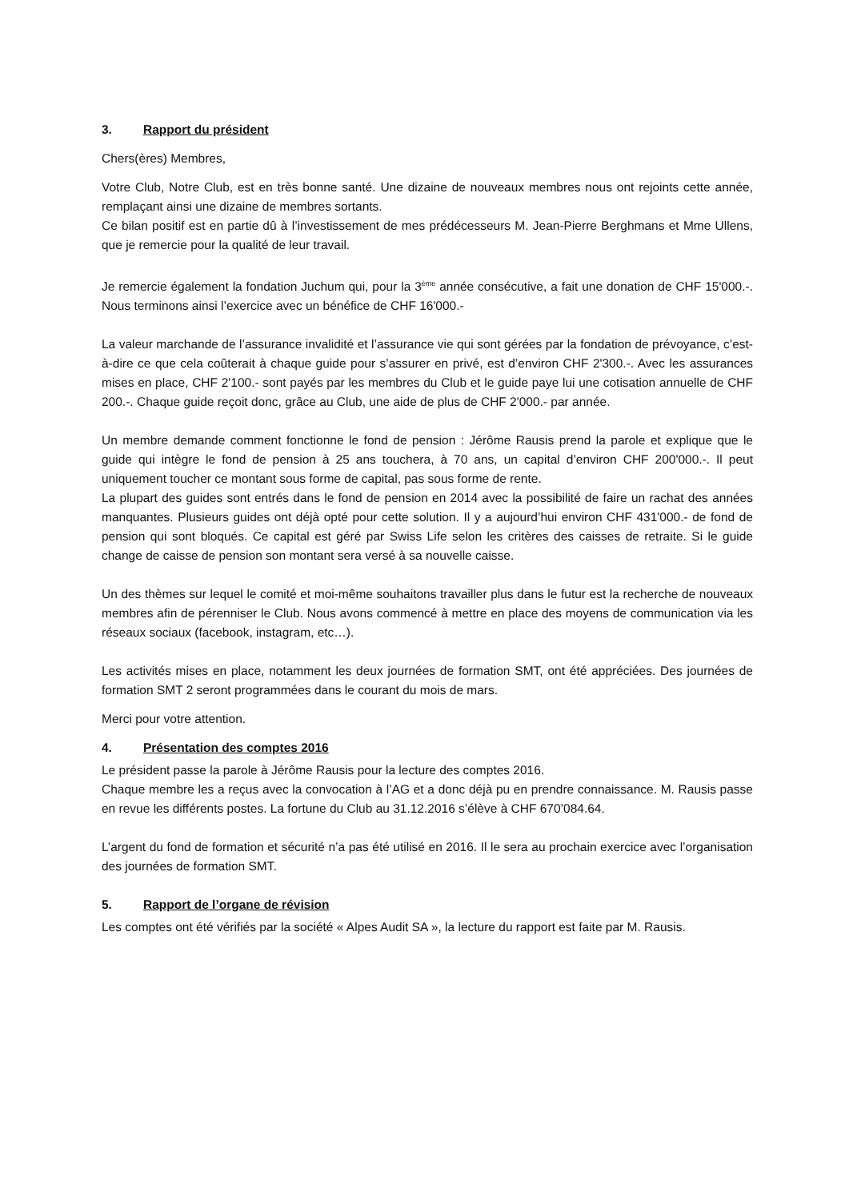3. Rapport du président
Chers(ères) Membres,
Votre Club, Notre Club, est en très bonne santé. Une dizaine de nouveaux membres nous ont rejoints cette année, remplaçant ainsi une dizaine de membres sortants.
Ce bilan positif est en partie dû à l’investissement de mes prédécesseurs M. Jean-Pierre Berghmans et Mme Ullens, que je remercie pour la qualité de leur travail.
Je remercie également la fondation Juchum qui, pour la 3<sup>ème</sup> année consécutive, a fait une donation de CHF 15'000.-. Nous terminons ainsi l’exercice avec un bénéfice de CHF 16'000.-
La valeur marchande de l’assurance invalidité et l’assurance vie qui sont gérées par la fondation de prévoyance, c’est-à-dire ce que cela coûterait à chaque guide pour s’assurer en privé, est d’environ CHF 2'300.-. Avec les assurances mises en place, CHF 2'100.- sont payés par les membres du Club et le guide paye lui une cotisation annuelle de CHF 200.-. Chaque guide reçoit donc, grâce au Club, une aide de plus de CHF 2'000.- par année.
Un membre demande comment fonctionne le fond de pension : Jérôme Rausis prend la parole et explique que le guide qui intègre le fond de pension à 25 ans touchera, à 70 ans, un capital d’environ CHF 200'000.-. Il peut uniquement toucher ce montant sous forme de capital, pas sous forme de rente.
La plupart des guides sont entrés dans le fond de pension en 2014 avec la possibilité de faire un rachat des années manquantes. Plusieurs guides ont déjà opté pour cette solution. Il y a aujourd’hui environ CHF 431'000.- de fond de pension qui sont bloqués. Ce capital est géré par Swiss Life selon les critères des caisses de retraite. Si le guide change de caisse de pension son montant sera versé à sa nouvelle caisse.
Un des thèmes sur lequel le comité et moi-même souhaitons travailler plus dans le futur est la recherche de nouveaux membres afin de pérenniser le Club. Nous avons commencé à mettre en place des moyens de communication via les réseaux sociaux (facebook, instagram, etc…).
Les activités mises en place, notamment les deux journées de formation SMT, ont été appréciées. Des journées de formation SMT 2 seront programmées dans le courant du mois de mars.
Merci pour votre attention.
4. Présentation des comptes 2016
Le président passe la parole à Jérôme Rausis pour la lecture des comptes 2016.
Chaque membre les a reçus avec la convocation à l’AG et a donc déjà pu en prendre connaissance. M. Rausis passe en revue les différents postes. La fortune du Club au 31.12.2016 s’élève à CHF 670’084.64.
L’argent du fond de formation et sécurité n’a pas été utilisé en 2016. Il le sera au prochain exercice avec l’organisation des journées de formation SMT.
5. Rapport de l’organe de révision
Les comptes ont été vérifiés par la société « Alpes Audit SA », la lecture du rapport est faite par M. Rausis.